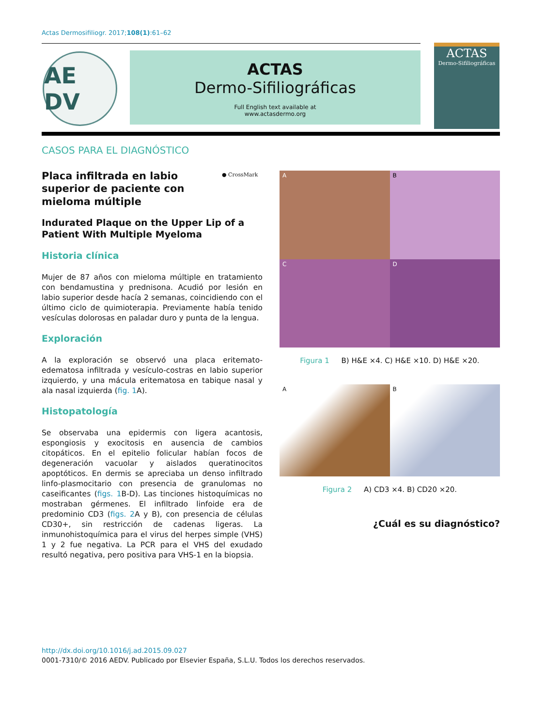Actas Dermosifiliogr. 2017;108(1):61–62
AE DV
ACTAS
Dermo-Sifiliográficas
Full English text available at
www.actasdermo.org
ACTAS
Dermo-Sifiliográficas
CASOS PARA EL DIAGNÓSTICO
● CrossMark
Placa infiltrada en labio superior de paciente con mieloma múltiple
Indurated Plaque on the Upper Lip of a Patient With Multiple Myeloma
Historia clínica
Mujer de 87 años con mieloma múltiple en tratamiento con bendamustina y prednisona. Acudió por lesión en labio superior desde hacía 2 semanas, coincidiendo con el último ciclo de quimioterapia. Previamente había tenido vesículas dolorosas en paladar duro y punta de la lengua.
Exploración
A la exploración se observó una placa eritemato-edematosa infiltrada y vesículo-costras en labio superior izquierdo, y una mácula eritematosa en tabique nasal y ala nasal izquierda (fig. 1 A).
Histopatología
Se observaba una epidermis con ligera acantosis, espongiosis y exocitosis en ausencia de cambios citopáticos. En el epitelio folicular habían focos de degeneración vacuolar y aislados queratinocitos apoptóticos. En dermis se apreciaba un denso infiltrado linfo-plasmocitario con presencia de granulomas no caseificantes (figs. 1 B-D). Las tinciones histoquímicas no mostraban gérmenes. El infiltrado linfoide era de predominio CD3 (figs. 2 A y B), con presencia de células CD30+, sin restricción de cadenas ligeras. La inmunohistoquímica para el virus del herpes simple (VHS) 1 y 2 fue negativa. La PCR para el VHS del exudado resultó negativa, pero positiva para VHS-1 en la biopsia.
A
B
C
D
Figura 1 B) H&E ×4. C) H&E ×10. D) H&E ×20.
A
B
Figura 2 A) CD3 ×4. B) CD20 ×20.
¿Cuál es su diagnóstico?
http://dx.doi.org/10.1016/j.ad.2015.09.027
0001-7310/© 2016 AEDV. Publicado por Elsevier España, S.L.U. Todos los derechos reservados.